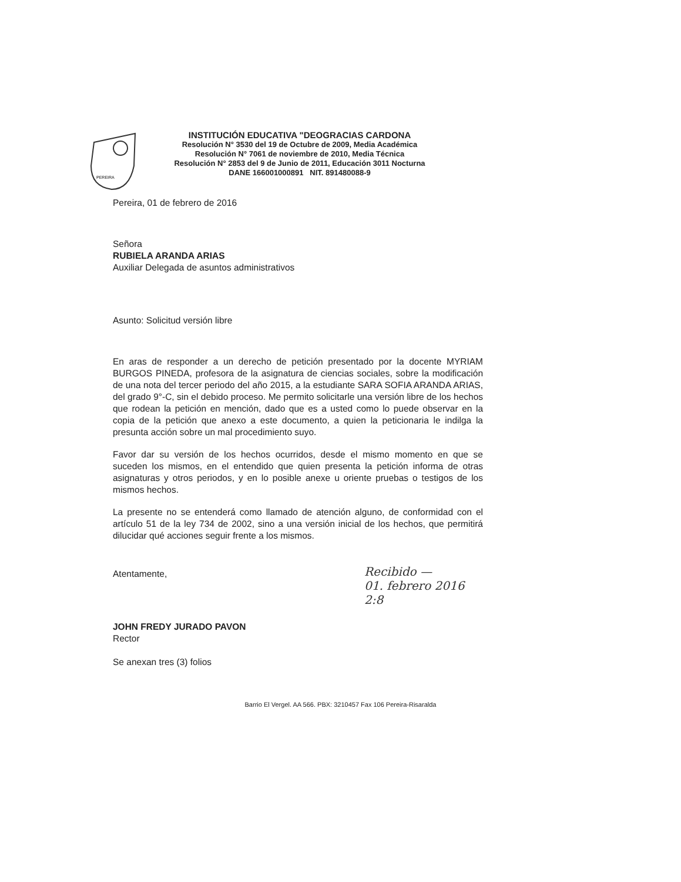PEREIRA
INSTITUCIÓN EDUCATIVA "DEOGRACIAS CARDONA
Resolución N° 3530 del 19 de Octubre de 2009, Media Académica
Resolución N° 7061 de noviembre de 2010, Media Técnica
Resolución N° 2853 del 9 de Junio de 2011, Educación 3011 Nocturna
DANE 166001000891 NIT. 891480088-9
Pereira, 01 de febrero de 2016
Señora
RUBIELA ARANDA ARIAS
Auxiliar Delegada de asuntos administrativos
Asunto: Solicitud versión libre
En aras de responder a un derecho de petición presentado por la docente MYRIAM BURGOS PINEDA, profesora de la asignatura de ciencias sociales, sobre la modificación de una nota del tercer periodo del año 2015, a la estudiante SARA SOFIA ARANDA ARIAS, del grado 9°-C, sin el debido proceso. Me permito solicitarle una versión libre de los hechos que rodean la petición en mención, dado que es a usted como lo puede observar en la copia de la petición que anexo a este documento, a quien la peticionaria le indilga la presunta acción sobre un mal procedimiento suyo.
Favor dar su versión de los hechos ocurridos, desde el mismo momento en que se suceden los mismos, en el entendido que quien presenta la petición informa de otras asignaturas y otros periodos, y en lo posible anexe u oriente pruebas o testigos de los mismos hechos.
La presente no se entenderá como llamado de atención alguno, de conformidad con el artículo 51 de la ley 734 de 2002, sino a una versión inicial de los hechos, que permitirá dilucidar qué acciones seguir frente a los mismos.
Atentamente,
JOHN FREDY JURADO PAVON
Rector
Se anexan tres (3) folios
Recibido —
01. febrero 2016
2:8
Barrio El Vergel. AA 566. PBX: 3210457 Fax 106 Pereira-Risaralda